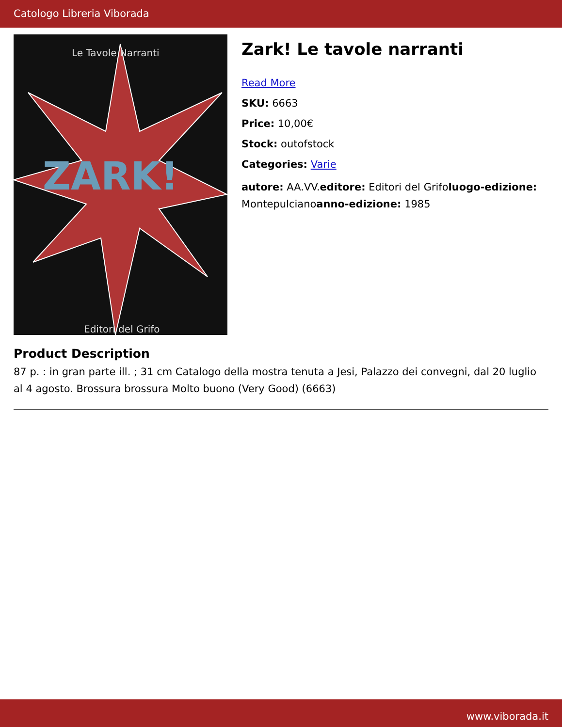Catologo Libreria Viborada
ZARK!
Le Tavole Narranti
Editori del Grifo
Zark! Le tavole narranti
Read More
SKU: 6663
Price: 10,00€
Stock: outofstock
Categories: Varie
autore: AA.VV.editore: Editori del Grifoluogo-edizione: Montepulcianoanno-edizione: 1985
Product Description
87 p. : in gran parte ill. ; 31 cm Catalogo della mostra tenuta a Jesi, Palazzo dei convegni, dal 20 luglio al 4 agosto. Brossura brossura Molto buono (Very Good) (6663)
www.viborada.it